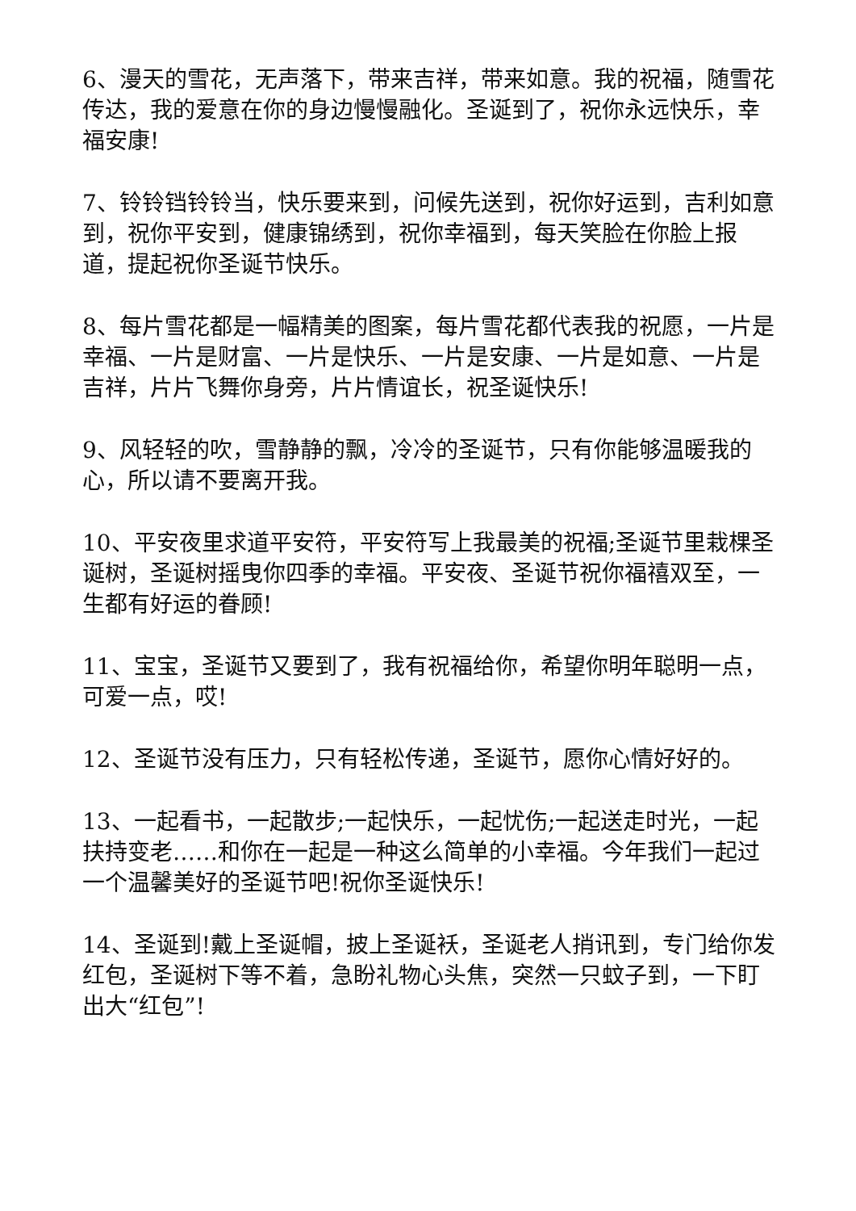6、漫天的雪花，无声落下，带来吉祥，带来如意。我的祝福，随雪花传达，我的爱意在你的身边慢慢融化。圣诞到了，祝你永远快乐，幸福安康!
7、铃铃铛铃铃当，快乐要来到，问候先送到，祝你好运到，吉利如意到，祝你平安到，健康锦绣到，祝你幸福到，每天笑脸在你脸上报道，提起祝你圣诞节快乐。
8、每片雪花都是一幅精美的图案，每片雪花都代表我的祝愿，一片是幸福、一片是财富、一片是快乐、一片是安康、一片是如意、一片是吉祥，片片飞舞你身旁，片片情谊长，祝圣诞快乐!
9、风轻轻的吹，雪静静的飘，冷冷的圣诞节，只有你能够温暖我的心，所以请不要离开我。
10、平安夜里求道平安符，平安符写上我最美的祝福;圣诞节里栽棵圣诞树，圣诞树摇曳你四季的幸福。平安夜、圣诞节祝你福禧双至，一生都有好运的眷顾!
11、宝宝，圣诞节又要到了，我有祝福给你，希望你明年聪明一点，可爱一点，哎!
12、圣诞节没有压力，只有轻松传递，圣诞节，愿你心情好好的。
13、一起看书，一起散步;一起快乐，一起忧伤;一起送走时光，一起扶持变老……和你在一起是一种这么简单的小幸福。今年我们一起过一个温馨美好的圣诞节吧!祝你圣诞快乐!
14、圣诞到!戴上圣诞帽，披上圣诞袄，圣诞老人捎讯到，专门给你发红包，圣诞树下等不着，急盼礼物心头焦，突然一只蚊子到，一下盯出大“红包”!